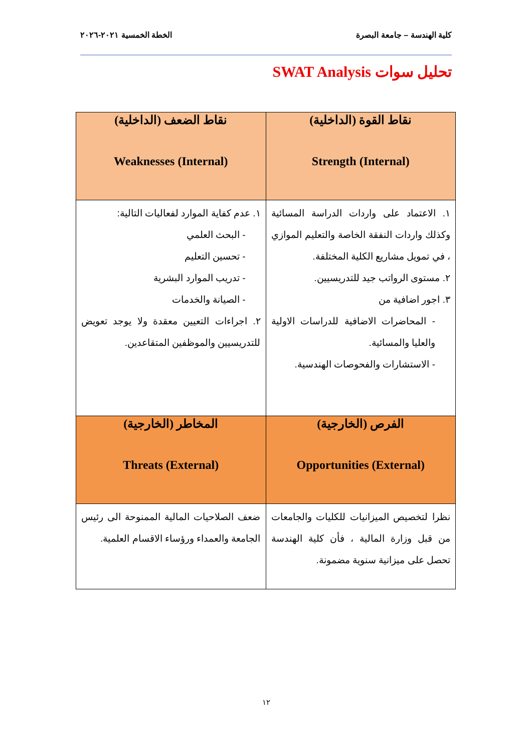كلية الهندسة – جامعة البصرة الخطة الخمسية ٢٠٢١-٢٠٢٦
تحليل سوات SWAT Analysis
| نقاط القوة (الداخلية) Strength (Internal) | نقاط الضعف (الداخلية) Weaknesses (Internal) |
| --- | --- |
| ١. الاعتماد على واردات الدراسة المسائية وكذلك واردات النفقة الخاصة والتعليم الموازي ، في تمويل مشاريع الكلية المختلفة. ٢. مستوى الرواتب جيد للتدريسيين. ٣. اجور اضافية من - المحاضرات الاضافية للدراسات الاولية والعليا والمسائية. - الاستشارات والفحوصات الهندسية. | ١. عدم كفاية الموارد لفعاليات التالية: - البحث العلمي - تحسين التعليم - تدريب الموارد البشرية - الصيانة والخدمات ٢. اجراءات التعيين معقدة ولا يوجد تعويض للتدريسيين والموظفين المتقاعدين. |
| الفرص (الخارجية) Opportunities (External) | المخاطر (الخارجية) Threats (External) |
| نظرا لتخصيص الميزانيات للكليات والجامعات من قبل وزارة المالية ، فأن كلية الهندسة تحصل على ميزانية سنوية مضمونة. | ضعف الصلاحيات المالية الممنوحة الى رئيس الجامعة والعمداء ورؤساء الاقسام العلمية. |
١٢